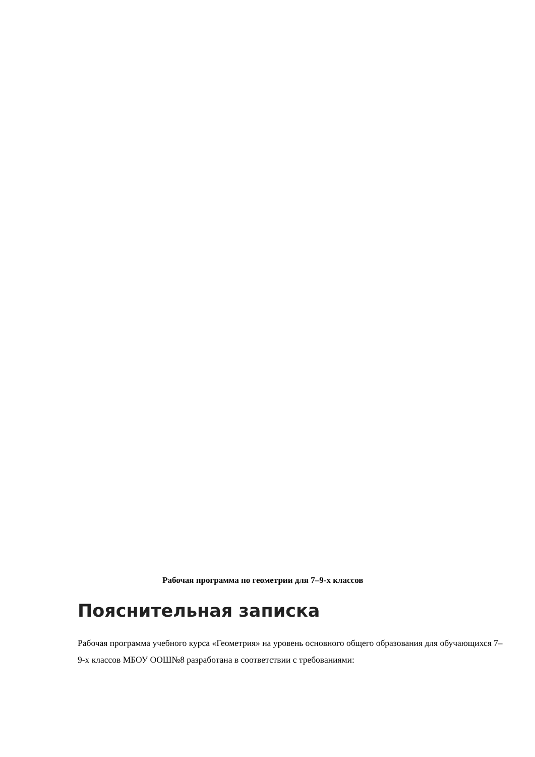Рабочая программа по геометрии для 7–9-х классов
Пояснительная записка
Рабочая программа учебного курса «Геометрия» на уровень основного общего образования для обучающихся 7–9-х классов МБОУ ООШ№8 разработана в соответствии с требованиями: